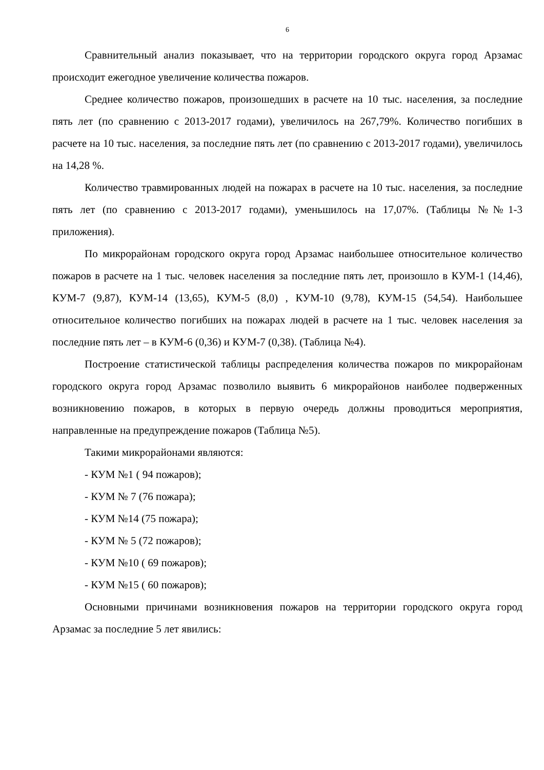6
Сравнительный анализ показывает, что на территории городского округа город Арзамас происходит ежегодное увеличение количества пожаров.
Среднее количество пожаров, произошедших в расчете на 10 тыс. населения, за последние пять лет (по сравнению с 2013-2017 годами), увеличилось на 267,79%. Количество погибших в расчете на 10 тыс. населения, за последние пять лет (по сравнению с 2013-2017 годами), увеличилось на 14,28 %.
Количество травмированных людей на пожарах в расчете на 10 тыс. населения, за последние пять лет (по сравнению с 2013-2017 годами), уменьшилось на 17,07%. (Таблицы №№1-3 приложения).
По микрорайонам городского округа город Арзамас наибольшее относительное количество пожаров в расчете на 1 тыс. человек населения за последние пять лет, произошло в КУМ-1 (14,46), КУМ-7 (9,87), КУМ-14 (13,65), КУМ-5 (8,0) , КУМ-10 (9,78), КУМ-15 (54,54). Наибольшее относительное количество погибших на пожарах людей в расчете на 1 тыс. человек населения за последние пять лет – в КУМ-6 (0,36) и КУМ-7 (0,38). (Таблица №4).
Построение статистической таблицы распределения количества пожаров по микрорайонам городского округа город Арзамас позволило выявить 6 микрорайонов наиболее подверженных возникновению пожаров, в которых в первую очередь должны проводиться мероприятия, направленные на предупреждение пожаров (Таблица №5).
Такими микрорайонами являются:
- КУМ №1 ( 94 пожаров);
- КУМ № 7 (76 пожара);
- КУМ №14 (75 пожара);
- КУМ № 5 (72 пожаров);
- КУМ №10 ( 69 пожаров);
- КУМ №15 ( 60 пожаров);
Основными причинами возникновения пожаров на территории городского округа город Арзамас за последние 5 лет явились: